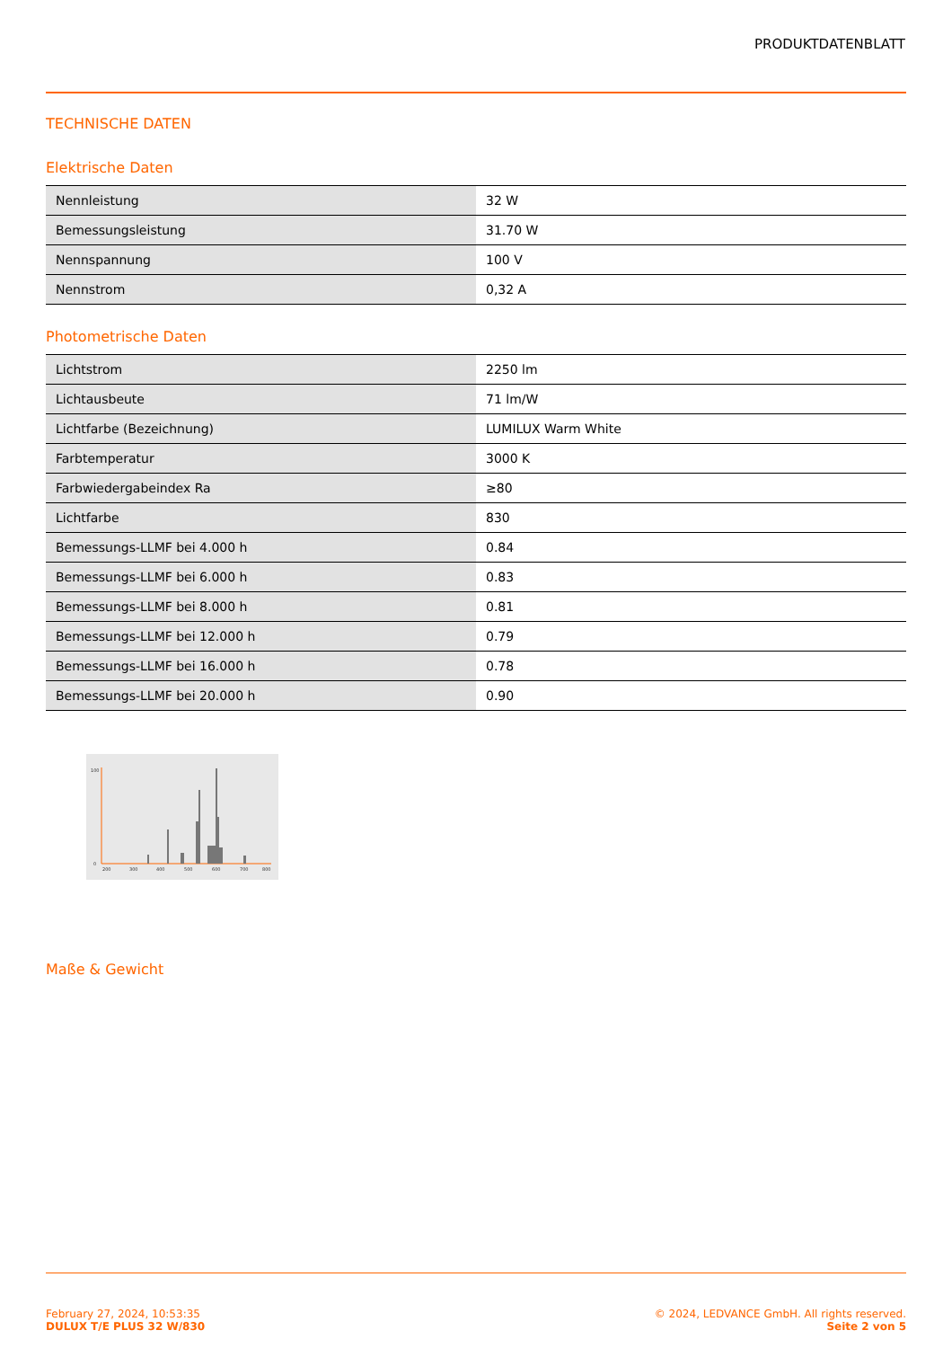PRODUKTDATENBLATT
TECHNISCHE DATEN
Elektrische Daten
| Nennleistung | 32 W |
| Bemessungsleistung | 31.70 W |
| Nennspannung | 100 V |
| Nennstrom | 0,32 A |
Photometrische Daten
| Lichtstrom | 2250 lm |
| Lichtausbeute | 71 lm/W |
| Lichtfarbe (Bezeichnung) | LUMILUX Warm White |
| Farbtemperatur | 3000 K |
| Farbwiedergabeindex Ra | ≥80 |
| Lichtfarbe | 830 |
| Bemessungs-LLMF bei 4.000 h | 0.84 |
| Bemessungs-LLMF bei 6.000 h | 0.83 |
| Bemessungs-LLMF bei 8.000 h | 0.81 |
| Bemessungs-LLMF bei 12.000 h | 0.79 |
| Bemessungs-LLMF bei 16.000 h | 0.78 |
| Bemessungs-LLMF bei 20.000 h | 0.90 |
100
0
200
300
400
500
600
700
800
Maße & Gewicht
February 27, 2024, 10:53:35
DULUX T/E PLUS 32 W/830
© 2024, LEDVANCE GmbH. All rights reserved.
Seite 2 von 5